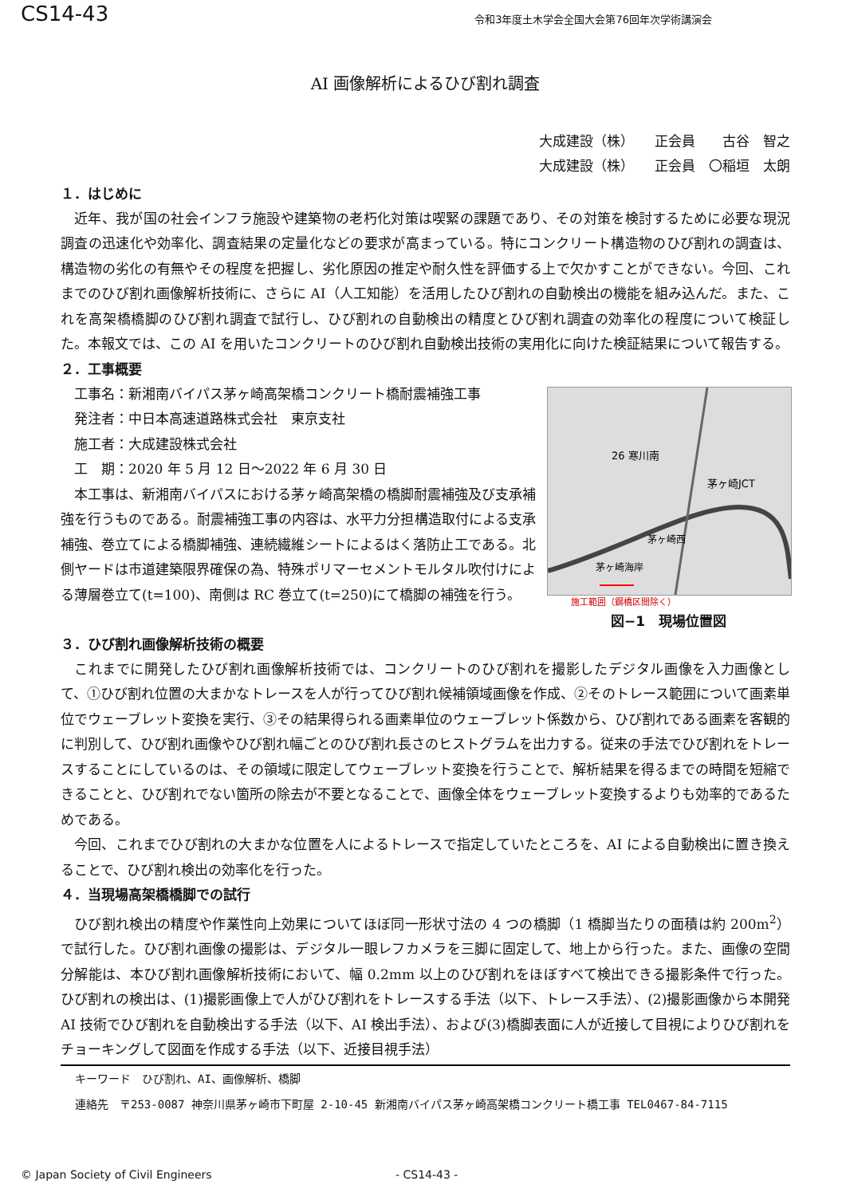CS14-43 令和3年度土木学会全国大会第76回年次学術講演会
AI 画像解析によるひび割れ調査
大成建設（株）　　正会員　　古谷　智之
大成建設（株）　　正会員　〇稲垣　太朗
１．はじめに
近年、我が国の社会インフラ施設や建築物の老朽化対策は喫緊の課題であり、その対策を検討するために必要な現況調査の迅速化や効率化、調査結果の定量化などの要求が高まっている。特にコンクリート構造物のひび割れの調査は、構造物の劣化の有無やその程度を把握し、劣化原因の推定や耐久性を評価する上で欠かすことができない。今回、これまでのひび割れ画像解析技術に、さらに AI（人工知能）を活用したひび割れの自動検出の機能を組み込んだ。また、これを高架橋橋脚のひび割れ調査で試行し、ひび割れの自動検出の精度とひび割れ調査の効率化の程度について検証した。本報文では、この AI を用いたコンクリートのひび割れ自動検出技術の実用化に向けた検証結果について報告する。
２．工事概要
工事名：新湘南バイパス茅ヶ崎高架橋コンクリート橋耐震補強工事
発注者：中日本高速道路株式会社　東京支社
施工者：大成建設株式会社
工　期：2020 年 5 月 12 日～2022 年 6 月 30 日
本工事は、新湘南バイパスにおける茅ヶ崎高架橋の橋脚耐震補強及び支承補強を行うものである。耐震補強工事の内容は、水平力分担構造取付による支承補強、巻立てによる橋脚補強、連続繊維シートによるはく落防止工である。北側ヤードは市道建築限界確保の為、特殊ポリマーセメントモルタル吹付けによる薄層巻立て(t=100)、南側は RC 巻立て(t=250)にて橋脚の補強を行う。
26 寒川南
茅ヶ崎JCT
茅ヶ崎西
茅ヶ崎海岸
施工範囲（鋼橋区間除く）
図−1　現場位置図
３．ひび割れ画像解析技術の概要
これまでに開発したひび割れ画像解析技術では、コンクリートのひび割れを撮影したデジタル画像を入力画像として、①ひび割れ位置の大まかなトレースを人が行ってひび割れ候補領域画像を作成、②そのトレース範囲について画素単位でウェーブレット変換を実行、③その結果得られる画素単位のウェーブレット係数から、ひび割れである画素を客観的に判別して、ひび割れ画像やひび割れ幅ごとのひび割れ長さのヒストグラムを出力する。従来の手法でひび割れをトレースすることにしているのは、その領域に限定してウェーブレット変換を行うことで、解析結果を得るまでの時間を短縮できることと、ひび割れでない箇所の除去が不要となることで、画像全体をウェーブレット変換するよりも効率的であるためである。
今回、これまでひび割れの大まかな位置を人によるトレースで指定していたところを、AI による自動検出に置き換えることで、ひび割れ検出の効率化を行った。
４．当現場高架橋橋脚での試行
ひび割れ検出の精度や作業性向上効果についてほぼ同一形状寸法の 4 つの橋脚（1 橋脚当たりの面積は約 200m<sup>2</sup>）で試行した。ひび割れ画像の撮影は、デジタル一眼レフカメラを三脚に固定して、地上から行った。また、画像の空間分解能は、本ひび割れ画像解析技術において、幅 0.2mm 以上のひび割れをほぼすべて検出できる撮影条件で行った。ひび割れの検出は、(1)撮影画像上で人がひび割れをトレースする手法（以下、トレース手法）、(2)撮影画像から本開発 AI 技術でひび割れを自動検出する手法（以下、AI 検出手法）、および(3)橋脚表面に人が近接して目視によりひび割れをチョーキングして図面を作成する手法（以下、近接目視手法）
キーワード　ひび割れ、AI、画像解析、橋脚
連絡先　〒253-0087 神奈川県茅ヶ崎市下町屋 2-10-45 新湘南バイパス茅ヶ崎高架橋コンクリート橋工事 TEL0467-84-7115
© Japan Society of Civil Engineers - CS14-43 -